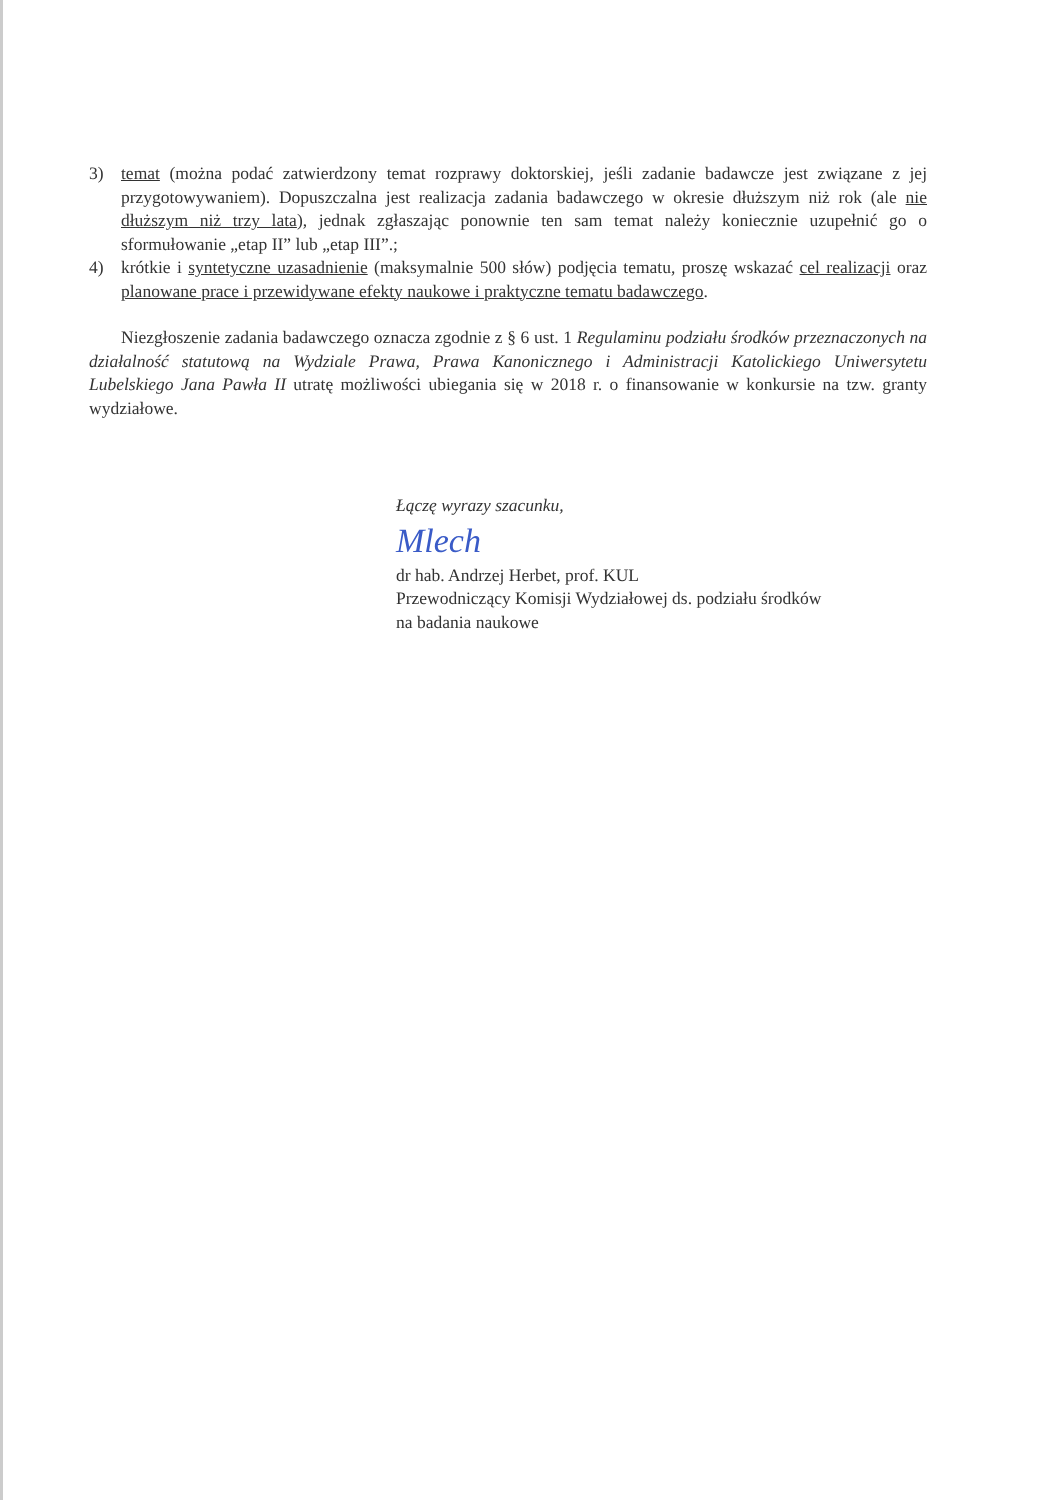3) temat (można podać zatwierdzony temat rozprawy doktorskiej, jeśli zadanie badawcze jest związane z jej przygotowywaniem). Dopuszczalna jest realizacja zadania badawczego w okresie dłuższym niż rok (ale nie dłuższym niż trzy lata), jednak zgłaszając ponownie ten sam temat należy koniecznie uzupełnić go o sformułowanie „etap II” lub „etap III”.;
4) krótkie i syntetyczne uzasadnienie (maksymalnie 500 słów) podjęcia tematu, proszę wskazać cel realizacji oraz planowane prace i przewidywane efekty naukowe i praktyczne tematu badawczego.
Niezgłoszenie zadania badawczego oznacza zgodnie z § 6 ust. 1 Regulaminu podziału środków przeznaczonych na działalność statutową na Wydziale Prawa, Prawa Kanonicznego i Administracji Katolickiego Uniwersytetu Lubelskiego Jana Pawła II utratę możliwości ubiegania się w 2018 r. o finansowanie w konkursie na tzw. granty wydziałowe.
Łączę wyrazy szacunku,
Mlech
dr hab. Andrzej Herbet, prof. KUL
Przewodniczący Komisji Wydziałowej ds. podziału środków
na badania naukowe